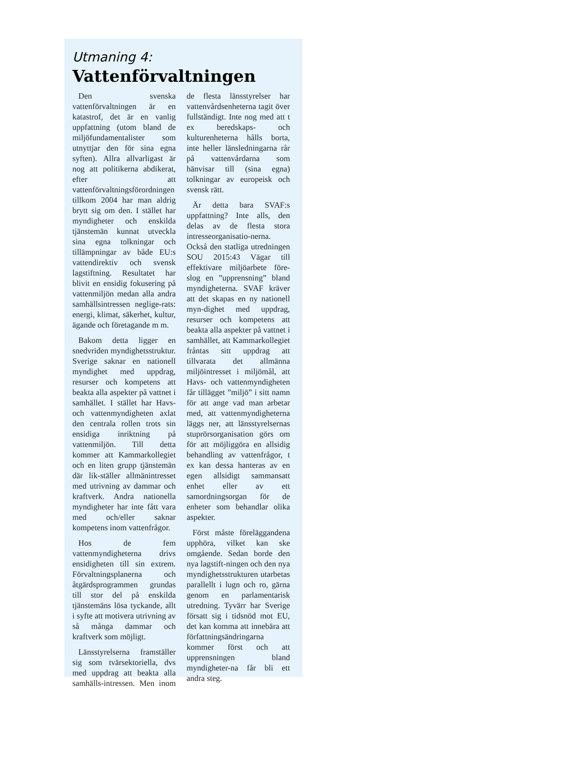Utmaning 4:
Vattenförvaltningen
Den svenska vattenförvaltningen är en katastrof, det är en vanlig uppfattning (utom bland de miljöfundamentalister som utnyttjar den för sina egna syften). Allra allvarligast är nog att politikerna abdikerat, efter att vattenförvaltningsförordningen tillkom 2004 har man aldrig brytt sig om den. I stället har myndigheter och enskilda tjänstemän kunnat utveckla sina egna tolkningar och tillämpningar av både EU:s vattendirektiv och svensk lagstiftning. Resultatet har blivit en ensidig fokusering på vattenmiljön medan alla andra samhällsintressen neglige-rats: energi, klimat, säkerhet, kultur, ägande och företagande m m.
Bakom detta ligger en snedvriden myndighetsstruktur. Sverige saknar en nationell myndighet med uppdrag, resurser och kompetens att beakta alla aspekter på vattnet i samhället. I stället har Havs- och vattenmyndigheten axlat den centrala rollen trots sin ensidiga inriktning på vattenmiljön. Till detta kommer att Kammarkollegiet och en liten grupp tjänstemän där lik-ställer allmänintresset med utrivning av dammar och kraftverk. Andra nationella myndigheter har inte fått vara med och/eller saknar kompetens inom vattenfrågor.
Hos de fem vattenmyndigheterna drivs ensidigheten till sin extrem. Förvaltningsplanerna och åtgärdsprogrammen grundas till stor del på enskilda tjänstemäns lösa tyckande, allt i syfte att motivera utrivning av så många dammar och kraftverk som möjligt.
Länsstyrelserna framställer sig som tvärsektoriella, dvs med uppdrag att beakta alla samhälls-intressen. Men inom de flesta länsstyrelser har vattenvårdsenheterna tagit över fullständigt. Inte nog med att t ex beredskaps- och kulturenheterna hålls borta, inte heller länsledningarna rår på vattenvårdarna som hänvisar till (sina egna) tolkningar av europeisk och svensk rätt.
Är detta bara SVAF:s uppfattning? Inte alls, den delas av de flesta stora intresseorganisatio-nerna. Också den statliga utredningen SOU 2015:43 Vägar till effektivare miljöarbete före-slog en ”upprensning” bland myndigheterna. SVAF kräver att det skapas en ny nationell myn-dighet med uppdrag, resurser och kompetens att beakta alla aspekter på vattnet i samhället, att Kammarkollegiet fråntas sitt uppdrag att tillvarata det allmänna miljöintresset i miljömål, att Havs- och vattenmyndigheten får tillägget ”miljö” i sitt namn för att ange vad man arbetar med, att vattenmyndigheterna läggs ner, att länsstyrelsernas stuprörsorganisation görs om för att möjliggöra en allsidig behandling av vattenfrågor, t ex kan dessa hanteras av en egen allsidigt sammansatt enhet eller av ett samordningsorgan för de enheter som behandlar olika aspekter.
Först måste föreläggandena upphöra, vilket kan ske omgående. Sedan borde den nya lagstift-ningen och den nya myndighetsstrukturen utarbetas parallellt i lugn och ro, gärna genom en parlamentarisk utredning. Tyvärr har Sverige försatt sig i tidsnöd mot EU, det kan komma att innebära att författningsändringarna kommer först och att upprensningen bland myndigheter-na får bli ett andra steg.